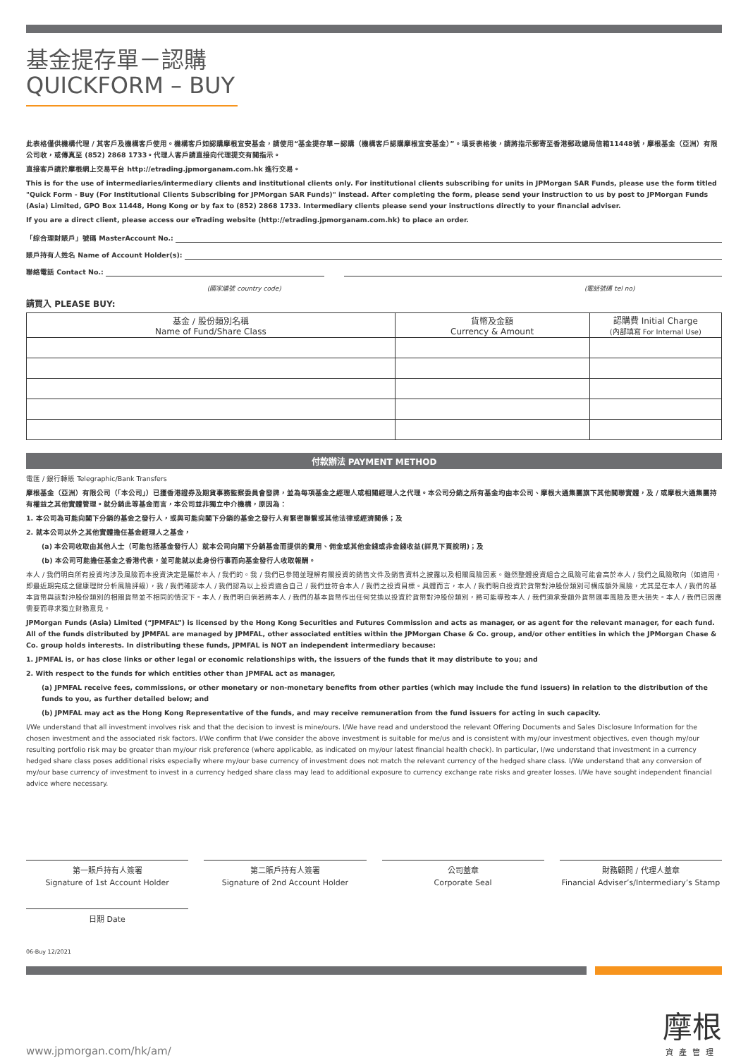基金提存單－認購
QUICKFORM – BUY
此表格僅供機構代理 / 其客戶及機構客戶使用。機構客戶如認購摩根宜安基金，請使用“基金提存單－認購（機構客戶認購摩根宜安基金）”。填妥表格後，請將指示郵寄至香港郵政總局信箱11448號，摩根基金（亞洲）有限公司收，或傳真至 (852) 2868 1733。代理人客戶請直接向代理提交有關指示。
直接客戶請於摩根網上交易平台 http://etrading.jpmorganam.com.hk 進行交易。
This is for the use of intermediaries/intermediary clients and institutional clients only. For institutional clients subscribing for units in JPMorgan SAR Funds, please use the form titled "Quick Form - Buy (For Institutional Clients Subscribing for JPMorgan SAR Funds)" instead. After completing the form, please send your instruction to us by post to JPMorgan Funds (Asia) Limited, GPO Box 11448, Hong Kong or by fax to (852) 2868 1733. Intermediary clients please send your instructions directly to your financial adviser.
If you are a direct client, please access our eTrading website (http://etrading.jpmorganam.com.hk) to place an order.
「綜合理財賬戶」號碼 MasterAccount No.:
賬戶持有人姓名 Name of Account Holder(s):
聯絡電話 Contact No.:
(國家編號 country code) (電話號碼 tel no)
請買入 PLEASE BUY:
| 基金 / 股份類別名稱 Name of Fund/Share Class | 貨幣及金額 Currency & Amount | 認購費 Initial Charge (內部填寫 For Internal Use) |
| --- | --- | --- |
付款辦法 PAYMENT METHOD
電匯 / 銀行轉賬 Telegraphic/Bank Transfers
摩根基金（亞洲）有限公司（「本公司」）已獲香港證券及期貨事務監察委員會發牌，並為每項基金之經理人或相關經理人之代理。本公司分銷之所有基金均由本公司、摩根大通集團旗下其他關聯實體，及 / 或摩根大通集團持有權益之其他實體管理。就分銷此等基金而言，本公司並非獨立中介機構，原因為：
1. 本公司為可能向閣下分銷的基金之發行人，或與可能向閣下分銷的基金之發行人有緊密聯繫或其他法律或經濟關係；及
2. 就本公司以外之其他實體擔任基金經理人之基金，
(a) 本公司收取由其他人士（可能包括基金發行人）就本公司向閣下分銷基金而提供的費用、佣金或其他金錢或非金錢收益(詳見下頁說明)；及
(b) 本公司可能擔任基金之香港代表，並可能就以此身份行事而向基金發行人收取報酬。
本人 / 我們明白所有投資均涉及風險而本投資決定是屬於本人 / 我們的。我 / 我們已參閱並理解有關投資的銷售文件及銷售資料之披露以及相關風險因素。雖然整體投資組合之風險可能會高於本人 / 我們之風險取向（如適用，即最近期完成之健康理財分析風險評級），我 / 我們確認本人 / 我們認為以上投資適合自己 / 我們並符合本人 / 我們之投資目標。具體而言，本人 / 我們明白投資於貨幣對沖股份類別可構成額外風險，尤其是在本人 / 我們的基本貨幣與該對沖股份類別的相關貨幣並不相同的情況下。本人 / 我們明白倘若將本人 / 我們的基本貨幣作出任何兌換以投資於貨幣對沖股份類別，將可能導致本人 / 我們須承受額外貨幣匯率風險及更大損失。本人 / 我們已因應需要而尋求獨立財務意見。
JPMorgan Funds (Asia) Limited (“JPMFAL”) is licensed by the Hong Kong Securities and Futures Commission and acts as manager, or as agent for the relevant manager, for each fund. All of the funds distributed by JPMFAL are managed by JPMFAL, other associated entities within the JPMorgan Chase & Co. group, and/or other entities in which the JPMorgan Chase & Co. group holds interests. In distributing these funds, JPMFAL is NOT an independent intermediary because:
1. JPMFAL is, or has close links or other legal or economic relationships with, the issuers of the funds that it may distribute to you; and
2. With respect to the funds for which entities other than JPMFAL act as manager,
(a) JPMFAL receive fees, commissions, or other monetary or non-monetary benefits from other parties (which may include the fund issuers) in relation to the distribution of the funds to you, as further detailed below; and
(b) JPMFAL may act as the Hong Kong Representative of the funds, and may receive remuneration from the fund issuers for acting in such capacity.
I/We understand that all investment involves risk and that the decision to invest is mine/ours. I/We have read and understood the relevant Offering Documents and Sales Disclosure Information for the chosen investment and the associated risk factors. I/We confirm that I/we consider the above investment is suitable for me/us and is consistent with my/our investment objectives, even though my/our resulting portfolio risk may be greater than my/our risk preference (where applicable, as indicated on my/our latest financial health check). In particular, I/we understand that investment in a currency hedged share class poses additional risks especially where my/our base currency of investment does not match the relevant currency of the hedged share class. I/We understand that any conversion of my/our base currency of investment to invest in a currency hedged share class may lead to additional exposure to currency exchange rate risks and greater losses. I/We have sought independent financial advice where necessary.
第一賬戶持有人簽署
Signature of 1st Account Holder
第二賬戶持有人簽署
Signature of 2nd Account Holder
公司蓋章
Corporate Seal
財務顧問 / 代理人蓋章
Financial Adviser’s/Intermediary’s Stamp
日期 Date
06-Buy 12/2021
www.jpmorgan.com/hk/am/ 摩根
資產管理